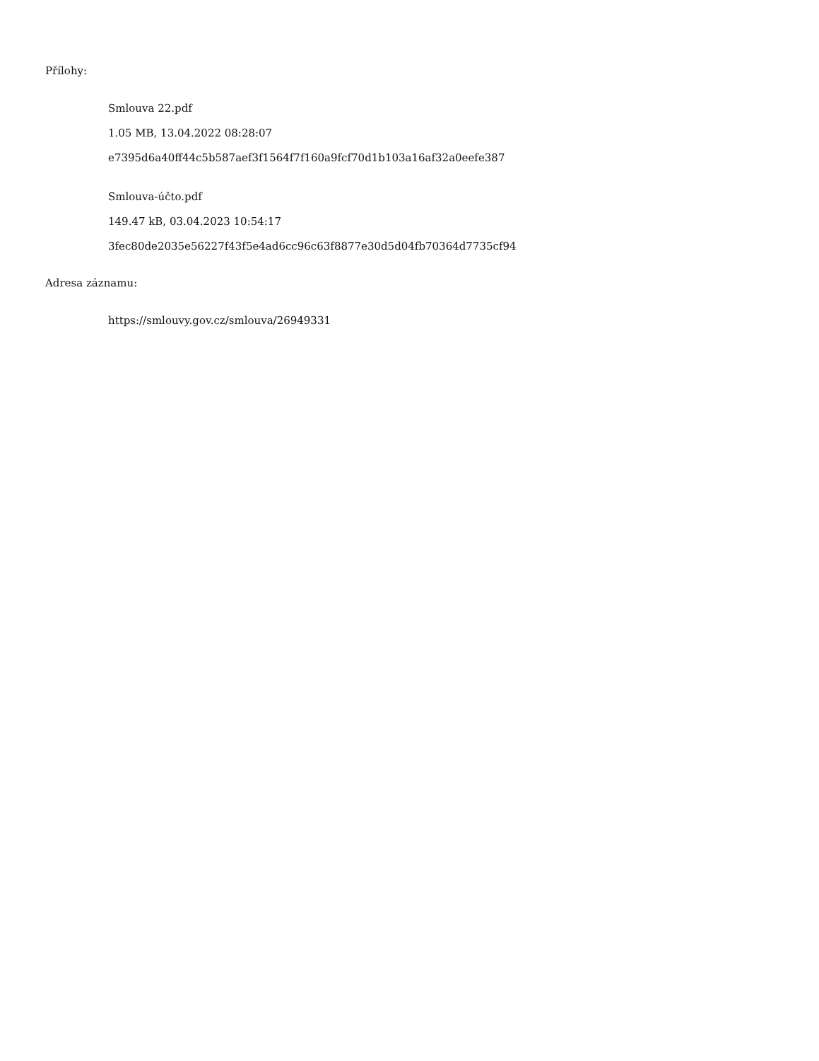Přílohy:
Smlouva 22.pdf
1.05 MB, 13.04.2022 08:28:07
e7395d6a40ff44c5b587aef3f1564f7f160a9fcf70d1b103a16af32a0eefe387
Smlouva-účto.pdf
149.47 kB, 03.04.2023 10:54:17
3fec80de2035e56227f43f5e4ad6cc96c63f8877e30d5d04fb70364d7735cf94
Adresa záznamu:
https://smlouvy.gov.cz/smlouva/26949331